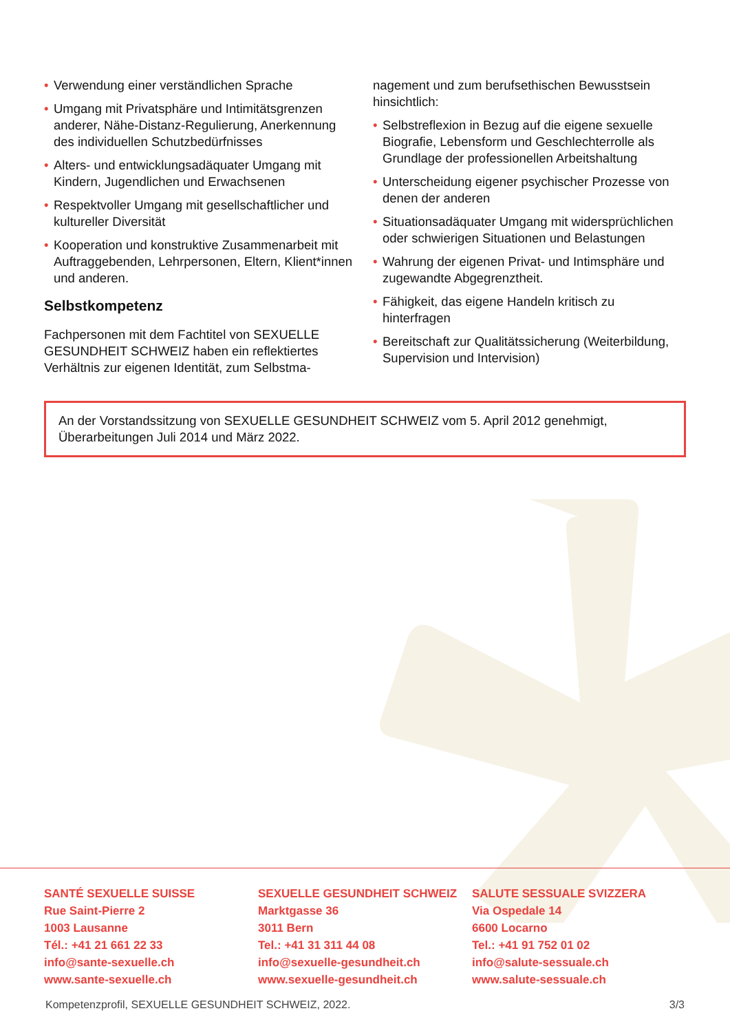• Verwendung einer verständlichen Sprache
• Umgang mit Privatsphäre und Intimitätsgrenzen anderer, Nähe-Distanz-Regulierung, Anerkennung des individuellen Schutzbedürfnisses
• Alters- und entwicklungsadäquater Umgang mit Kindern, Jugendlichen und Erwachsenen
• Respektvoller Umgang mit gesellschaftlicher und kultureller Diversität
• Kooperation und konstruktive Zusammenarbeit mit Auftraggebenden, Lehrpersonen, Eltern, Klient*innen und anderen.
Selbstkompetenz
Fachpersonen mit dem Fachtitel von SEXUELLE GESUNDHEIT SCHWEIZ haben ein reflektiertes Verhältnis zur eigenen Identität, zum Selbstma-
nagement und zum berufsethischen Bewusstsein hinsichtlich:
• Selbstreflexion in Bezug auf die eigene sexuelle Biografie, Lebensform und Geschlechterrolle als Grundlage der professionellen Arbeitshaltung
• Unterscheidung eigener psychischer Prozesse von denen der anderen
• Situationsadäquater Umgang mit widersprüchlichen oder schwierigen Situationen und Belastungen
• Wahrung der eigenen Privat- und Intimsphäre und zugewandte Abgegrenztheit.
• Fähigkeit, das eigene Handeln kritisch zu hinterfragen
• Bereitschaft zur Qualitätssicherung (Weiterbildung, Supervision und Intervision)
An der Vorstandssitzung von SEXUELLE GESUNDHEIT SCHWEIZ vom 5. April 2012 genehmigt, Überarbeitungen Juli 2014 und März 2022.
SANTÉ SEXUELLE SUISSE
Rue Saint-Pierre 2
1003 Lausanne
Tél.: +41 21 661 22 33
info@sante-sexuelle.ch
www.sante-sexuelle.ch
SEXUELLE GESUNDHEIT SCHWEIZ
Marktgasse 36
3011 Bern
Tel.: +41 31 311 44 08
info@sexuelle-gesundheit.ch
www.sexuelle-gesundheit.ch
SALUTE SESSUALE SVIZZERA
Via Ospedale 14
6600 Locarno
Tel.: +41 91 752 01 02
info@salute-sessuale.ch
www.salute-sessuale.ch
Kompetenzprofil, SEXUELLE GESUNDHEIT SCHWEIZ, 2022. 3/3